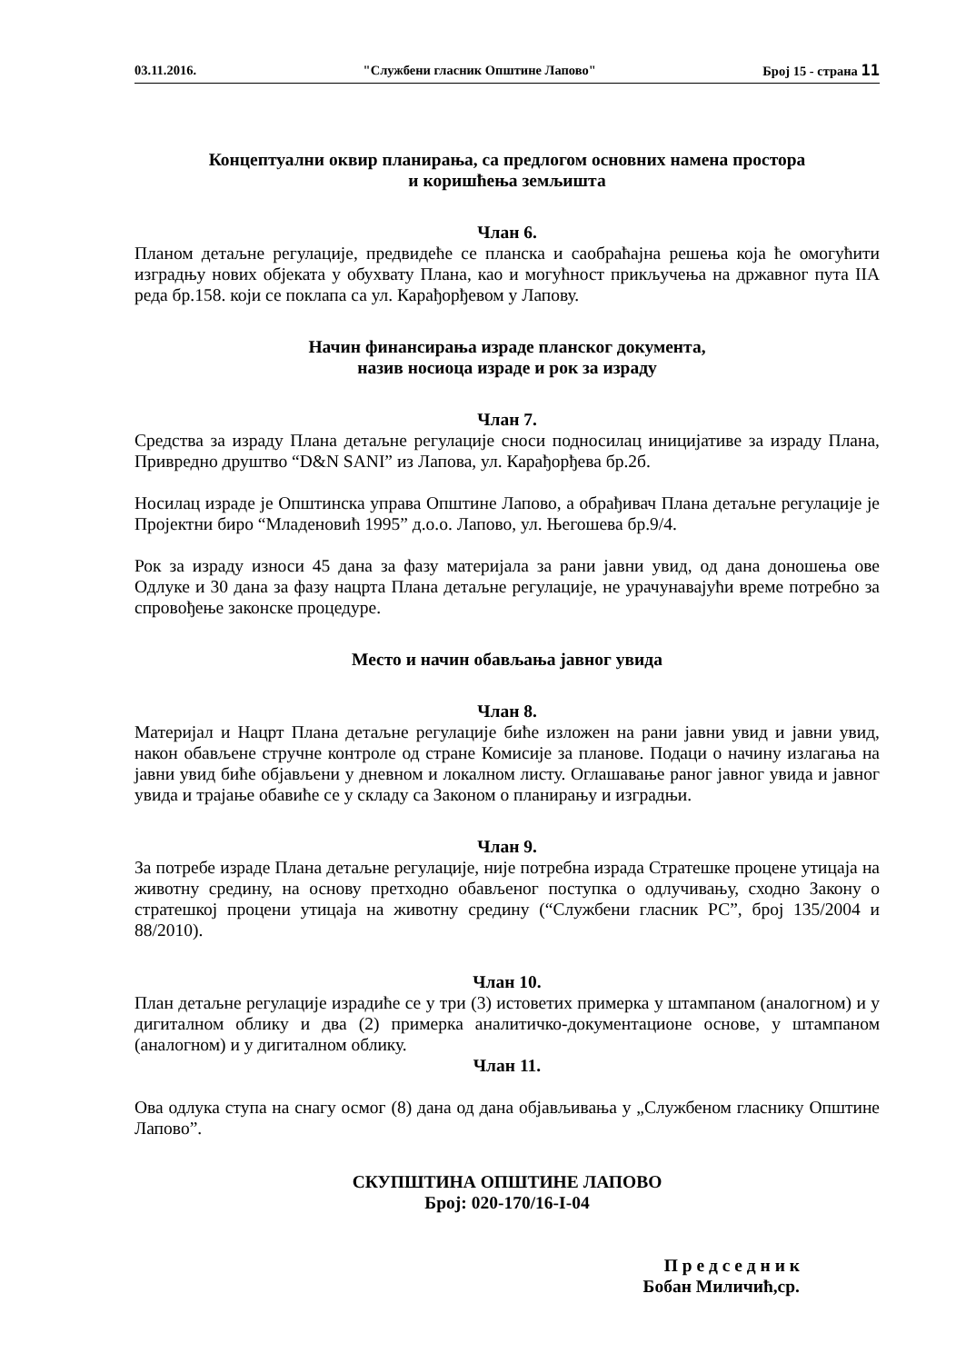03.11.2016. "Службени гласник Општине Лапово" Број 15 - страна 11
Концептуални оквир планирања, са предлогом основних намена простора
и коришћења земљишта
Члан 6.
Планом детаљне регулације, предвидеће се планска и саобраћајна решења која ће омогућити изградњу нових објеката у обухвату Плана, као и могућност прикључења на државног пута IIA реда бр.158. који се поклапа са ул. Карађорђевом у Лапову.
Начин финансирања израде планског документа,
назив носиоца израде и рок за израду
Члан 7.
Средства за израду Плана детаљне регулације сноси подносилац иницијативе за израду Плана, Привредно друштво “D&N SANI” из Лапова, ул. Карађорђева бр.2б.
Носилац израде је Општинска управа Општине Лапово, а обрађивач Плана детаљне регулације је Пројектни биро “Младеновић 1995” д.о.о. Лапово, ул. Његошева бр.9/4.
Рок за израду износи 45 дана за фазу материјала за рани јавни увид, од дана доношења ове Одлуке и 30 дана за фазу нацрта Плана детаљне регулације, не урачунавајући време потребно за спровођење законске процедуре.
Место и начин обављања јавног увида
Члан 8.
Материјал и Нацрт Плана детаљне регулације биће изложен на рани јавни увид и јавни увид, након обављене стручне контроле од стране Комисије за планове. Подаци о начину излагања на јавни увид биће објављени у дневном и локалном листу. Оглашавање раног јавног увида и јавног увида и трајање обавиће се у складу са Законом о планирању и изградњи.
Члан 9.
За потребе израде Плана детаљне регулације, није потребна израда Стратешке процене утицаја на животну средину, на основу претходно обављеног поступка о одлучивању, сходно Закону о стратешкој процени утицаја на животну средину (“Службени гласник РС”, број 135/2004 и 88/2010).
Члан 10.
План детаљне регулације израдиће се у три (3) истоветих примерка у штампаном (аналогном) и у дигиталном облику и два (2) примерка аналитичко-документационе основе, у штампаном (аналогном) и у дигиталном облику.
Члан 11.
Ова одлука ступа на снагу осмог (8) дана од дана објављивања у „Службеном гласнику Општине Лапово”.
СКУПШТИНА ОПШТИНЕ ЛАПОВО
Број: 020-170/16-I-04
П р е д с е д н и к
Бобан Миличић,ср.